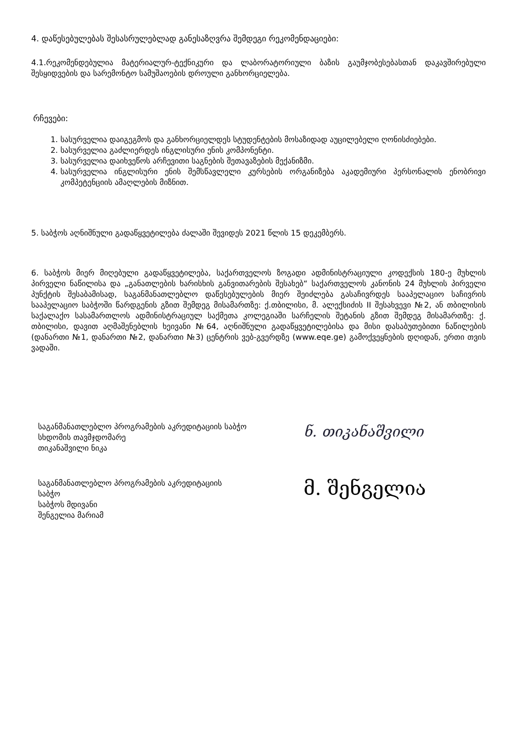4. დაწესებულებას შესასრულებლად განესაზღვრა შემდეგი რეკომენდაციები:
4.1.რეკომენდებულია მატერიალურ-ტექნიკური და ლაბორატორიული ბაზის გაუმჯობესებასთან დაკავშირებული შესყიდვების და სარემონტო სამუშაოების დროული განხორციელება.
რჩევები:
1. სასურველია დაიგეგმოს და განხორციელდეს სტუდენტების მოსაზიდად აუცილებელი ღონისძიებები.
2. სასურველია გაძლიერდეს ინგლისური ენის კომპონენტი.
3. სასურველია დაიხვეწოს არჩევითი საგნების შეთავაზების მექანიზმი.
4. სასურველია ინგლისური ენის შემსწავლელი კურსების ორგანიზება აკადემიური პერსონალის ენობრივი კომპეტენციის ამაღლების მიზნით.
5. საბჭოს აღნიშნული გადაწყვეტილება ძალაში შევიდეს 2021 წლის 15 დეკემბერს.
6. საბჭოს მიერ მიღებული გადაწყვეტილება, საქართველოს ზოგადი ადმინისტრაციული კოდექსის 180-ე მუხლის პირველი ნაწილისა და „განათლების ხარისხის განვითარების შესახებ“ საქართველოს კანონის 24 მუხლის პირველი პუნქტის შესაბამისად, საგანმანათლებლო დაწესებულების მიერ შეიძლება გასაჩივრდეს სააპელაციო საჩივრის სააპელაციო საბჭოში წარდგენის გზით შემდეგ მისამართზე: ქ.თბილისი, მ. ალექსიძის II შესახვევი №2, ან თბილისის საქალაქო სასამართლოს ადმინისტრაციულ საქმეთა კოლეგიაში სარჩელის შეტანის გზით შემდეგ მისამართზე: ქ. თბილისი, დავით აღმაშენებლის ხეივანი №64, აღნიშნული გადაწყვეტილებისა და მისი დასაბუთებითი ნაწილების (დანართი №1, დანართი №2, დანართი №3) ცენტრის ვებ-გვერდზე (www.eqe.ge) გამოქვეყნების დღიდან, ერთი თვის ვადაში.
საგანმანათლებლო პროგრამების აკრედიტაციის საბჭო
სხდომის თავმჯდომარე
თიკანაშვილი ნიკა
ნ. თიკანაშვილი
საგანმანათლებლო პროგრამების აკრედიტაციის
საბჭო
საბჭოს მდივანი
შენგელია მარიამ
მ. შენგელია